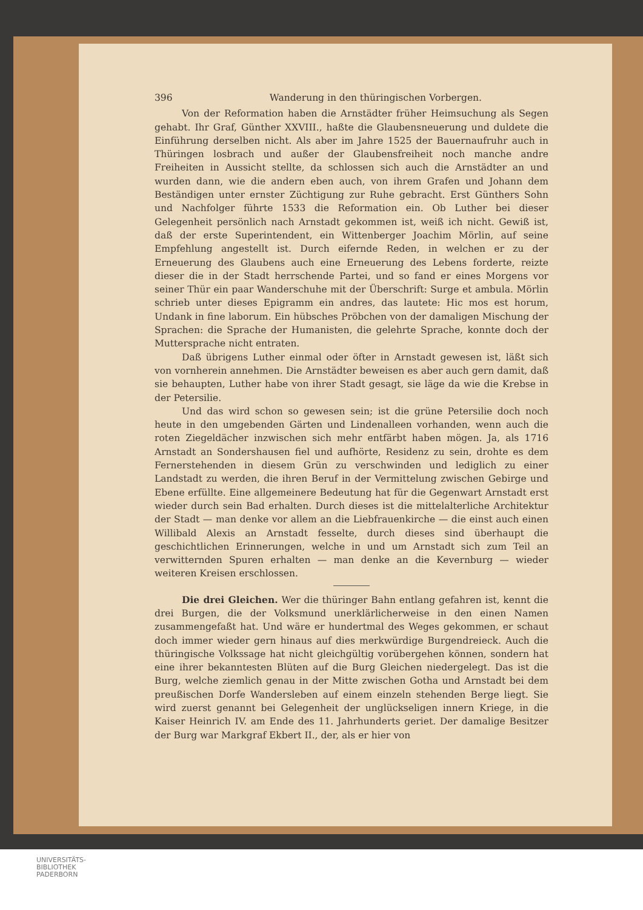396 Wanderung in den thüringischen Vorbergen.
Von der Reformation haben die Arnstädter früher Heimsuchung als Segen gehabt. Ihr Graf, Günther XXVIII., haßte die Glaubensneuerung und duldete die Einführung derselben nicht. Als aber im Jahre 1525 der Bauernaufruhr auch in Thüringen losbrach und außer der Glaubensfreiheit noch manche andre Freiheiten in Aussicht stellte, da schlossen sich auch die Arnstädter an und wurden dann, wie die andern eben auch, von ihrem Grafen und Johann dem Beständigen unter ernster Züchtigung zur Ruhe gebracht. Erst Günthers Sohn und Nachfolger führte 1533 die Reformation ein. Ob Luther bei dieser Gelegenheit persönlich nach Arnstadt gekommen ist, weiß ich nicht. Gewiß ist, daß der erste Superintendent, ein Wittenberger Joachim Mörlin, auf seine Empfehlung angestellt ist. Durch eifernde Reden, in welchen er zu der Erneuerung des Glaubens auch eine Erneuerung des Lebens forderte, reizte dieser die in der Stadt herrschende Partei, und so fand er eines Morgens vor seiner Thür ein paar Wanderschuhe mit der Überschrift: Surge et ambula. Mörlin schrieb unter dieses Epigramm ein andres, das lautete: Hic mos est horum, Undank in fine laborum. Ein hübsches Pröbchen von der damaligen Mischung der Sprachen: die Sprache der Humanisten, die gelehrte Sprache, konnte doch der Muttersprache nicht entraten.
Daß übrigens Luther einmal oder öfter in Arnstadt gewesen ist, läßt sich von vornherein annehmen. Die Arnstädter beweisen es aber auch gern damit, daß sie behaupten, Luther habe von ihrer Stadt gesagt, sie läge da wie die Krebse in der Petersilie.
Und das wird schon so gewesen sein; ist die grüne Petersilie doch noch heute in den umgebenden Gärten und Lindenalleen vorhanden, wenn auch die roten Ziegeldächer inzwischen sich mehr entfärbt haben mögen. Ja, als 1716 Arnstadt an Sondershausen fiel und aufhörte, Residenz zu sein, drohte es dem Fernerstehenden in diesem Grün zu verschwinden und lediglich zu einer Landstadt zu werden, die ihren Beruf in der Vermittelung zwischen Gebirge und Ebene erfüllte. Eine allgemeinere Bedeutung hat für die Gegenwart Arnstadt erst wieder durch sein Bad erhalten. Durch dieses ist die mittelalterliche Architektur der Stadt — man denke vor allem an die Liebfrauenkirche — die einst auch einen Willibald Alexis an Arnstadt fesselte, durch dieses sind überhaupt die geschichtlichen Erinnerungen, welche in und um Arnstadt sich zum Teil an verwitternden Spuren erhalten — man denke an die Kevernburg — wieder weiteren Kreisen erschlossen.
Die drei Gleichen. Wer die thüringer Bahn entlang gefahren ist, kennt die drei Burgen, die der Volksmund unerklärlicherweise in den einen Namen zusammengefaßt hat. Und wäre er hundertmal des Weges gekommen, er schaut doch immer wieder gern hinaus auf dies merkwürdige Burgendreieck. Auch die thüringische Volkssage hat nicht gleichgültig vorübergehen können, sondern hat eine ihrer bekanntesten Blüten auf die Burg Gleichen niedergelegt. Das ist die Burg, welche ziemlich genau in der Mitte zwischen Gotha und Arnstadt bei dem preußischen Dorfe Wandersleben auf einem einzeln stehenden Berge liegt. Sie wird zuerst genannt bei Gelegenheit der unglückseligen innern Kriege, in die Kaiser Heinrich IV. am Ende des 11. Jahrhunderts geriet. Der damalige Besitzer der Burg war Markgraf Ekbert II., der, als er hier von
UNIVERSITÄTS-
BIBLIOTHEK
PADERBORN